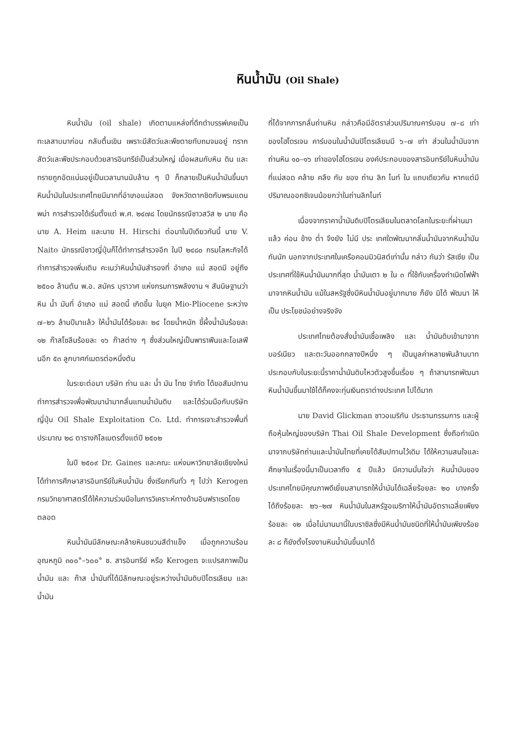หินน้ำมัน (Oil Shale)
หินน้ำมัน (oil shale) เกิดตามแหล่งที่ดึกดำบรรพ์เคยเป็นทะเลสาบมาก่อน กลับตื้นเขิน เพราะมีสัตว์และพืชตายทับถมจมอยู่ ทรากสัตว์และพืชประกอบด้วยสารอินทรีย์เป็นส่วนใหญ่ เมื่อผสมกับหิน ดิน และทรายถูกอัดแน่นอยู่เป็นเวลานานนับล้าน ๆ ปี ก็กลายเป็นหินน้ำมันขึ้นมา หินน้ำมันในประเทศไทยมีมากที่อำเภอแม่สอด จังหวัดตากชิดกับพรมแดนพม่า การสำรวจได้เริ่มตั้งแต่ พ.ศ. ๒๔๗๘ โดยนักธรณีชาวสวิส ๒ นาย คือ นาย A. Heim และนาย H. Hirschi ต่อมาในปีเดียวกันนี้ นาย V. Naito นักธรณีชาวญี่ปุ่นก็ได้ทำการสำรวจอีก ในปี ๒๔๘๐ กรมโลหะกิจได้ทำการสำรวจเพิ่มเติม คะเนว่าหินน้ำมันสำรองที่ อำเภอ แม่ สอดมี อยู่ถึง ๒๕๐๐ ล้านตัน พ.อ. สมัคร บุราวาศ แห่งกรมการพลังงาน ฯ สันนิษฐานว่าหิน น้ำ มันที่ อำเภอ แม่ สอดนี้ เกิดขึ้น ในยุค Mio-Pliocene ระหว่าง ๗–๒๖ ล้านปีมาแล้ว ให้น้ำมันได้ร้อยละ ๒๔ โดยน้ำหนัก ขี้ผึ้งน้ำมันร้อยละ ๑๒ ก๊าสโซลีนร้อยละ ๑๖ ก๊าสต่าง ๆ ซึ่งส่วนใหญ่เป็นพาราฟีนและโอเลฟีนอีก ๕๓ ลูกบาศก์เมตรต่อหนึ่งตัน
ในระยะต่อมา บริษัท ถ่าน และ น้ำ มัน ไทย จำกัด ได้ขอสัมปทานทำการสำรวจเพื่อพัฒนานำมากลั่นแทนน้ำมันดิบ และได้ร่วมมือกับบริษัทญี่ปุ่น Oil Shale Exploitation Co. Ltd. ทำการเจาะสำรวจพื้นที่ประมาณ ๒๘ ตารางกิโลเมตรตั้งแต่ปี ๒๕๐๒
ในปี ๒๕๐๙ Dr. Gaines และคณะ แห่งมหาวิทยาลัยเชียงใหม่ได้ทำการศึกษาสารอินทรีย์ในหินน้ำมัน ซึ่งเรียกกันทั่ว ๆ ไปว่า Kerogen กรมวิทยาศาสตร์ได้ให้ความร่วมมือในการวิเคราะห์ทางด้านอินฟราเรดโดยตลอด
หินน้ำมันมีลักษณะคล้ายหินชนวนสีดำแข็ง เมื่อถูกความร้อนอุณหภูมิ ๓๐๐°–๖๐๐° ซ. สารอินทรีย์ หรือ Kerogen จะแปรสภาพเป็นน้ำมัน และ ก๊าส น้ำมันที่ได้มีลักษณะอยู่ระหว่างน้ำมันดิบปิโตรเลียม และ น้ำมัน
ที่ได้จากการกลั่นถ่านหิน กล่าวคือมีอัตราส่วนปริมาณคาร์บอน ๗–๘ เท่าของไฮโดรเจน คาร์บอนในน้ำมันปิโตรเลียมมี ๖–๗ เท่า ส่วนในน้ำมันจากถ่านหิน ๑๐–๑๖ เท่าของไฮโดรเจน องค์ประกอบของสารอินทรีย์ในหินน้ำมันที่แม่สอด คล้าย คลึง กับ ของ ถ่าน ลิก ไนท์ ใน แถบเดียวกัน หากแต่มีปริมาณออกซิเจนน้อยกว่าในถ่านลิกไนท์
เนื่องจากราคาน้ำมันดิบปิโตรเลียมในตลาดโลกในระยะที่ผ่านมาแล้ว ค่อน ข้าง ต่ำ จึงยัง ไม่มี ประ เทศใดพัฒนากลั่นน้ำมันจากหินน้ำมันกันนัก นอกจากประเทศในเครือคอมมิวนิสต์เท่านั้น กล่าว กันว่า รัสเซีย เป็นประเทศที่ใช้หินน้ำมันมากที่สุด น้ำมันเตา ๒ ใน ๓ ที่ใช้กับเครื่องกำเนิดไฟฟ้ามาจากหินน้ำมัน แม้ในสหรัฐซึ่งมีหินน้ำมันอยู่มากมาย ก็ยัง มิได้ พัฒนา ให้เป็น ประโยชน์อย่างจริงจัง
ประเทศไทยต้องสั่งน้ำมันเชื้อเพลิง และ น้ำมันดิบเข้ามาจากบอร์เนียว และตะวันออกกลางปีหนึ่ง ๆ เป็นมูลค่าหลายพันล้านบาท ประกอบกับในระยะนี้ราคาน้ำมันดิบไหวตัวสูงขึ้นเรื่อย ๆ ถ้าสามารถพัฒนาหินน้ำมันขึ้นมาใช้ได้ก็คงจะทุ่นเงินตราต่างประเทศ ไปได้มาก
นาย David Glickman ชาวอเมริกัน ประธานกรรมการ และผู้ถือหุ้นใหญ่ของบริษัท Thai Oil Shale Development ซึ่งถือกำเนิดมาจากบริษัทถ่านและน้ำมันไทยที่เคยได้สัมปทานไว้เดิม ได้ให้ความสนใจและศึกษาในเรื่องนี้มาเป็นเวลาถึง ๕ ปีแล้ว มีความมั่นใจว่า หินน้ำมันของประเทศไทยมีคุณภาพดีเยี่ยมสามารถให้น้ำมันได้เฉลี่ยร้อยละ ๒๐ บางครั้งได้ถึงร้อยละ ๒๖–๒๗ หินน้ำมันในสหรัฐอเมริกาให้น้ำมันอัตราเฉลี่ยเพียงร้อยละ ๑๒ เมื่อไม่นานมานี้ในบราซิลซึ่งมีหินน้ำมันชนิดที่ให้น้ำมันเพียงร้อยละ ๘ ก็ยังตั้งโรงงานหินน้ำมันขึ้นมาได้